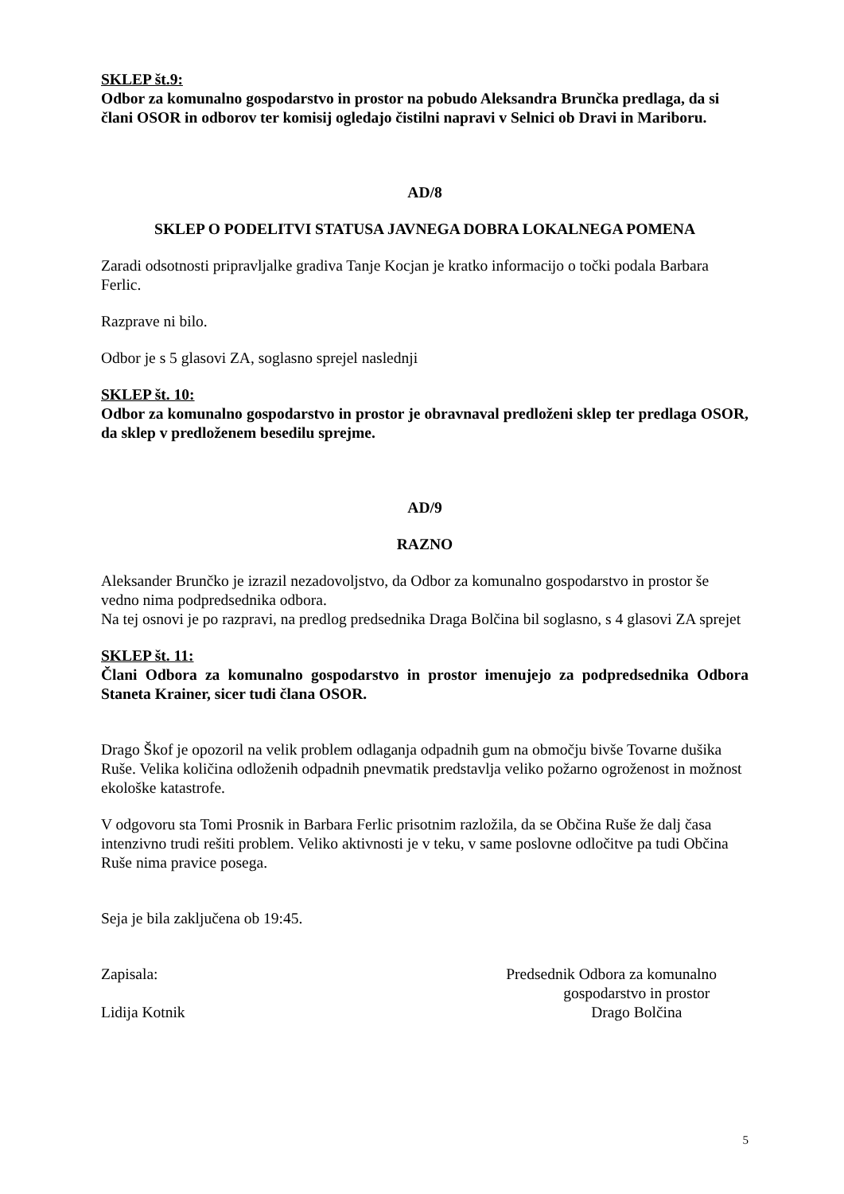SKLEP št.9:
Odbor za komunalno gospodarstvo in prostor na pobudo Aleksandra Brunčka predlaga, da si člani OSOR in odborov ter komisij ogledajo čistilni napravi v Selnici ob Dravi in Mariboru.
AD/8
SKLEP O PODELITVI STATUSA JAVNEGA DOBRA LOKALNEGA POMENA
Zaradi odsotnosti pripravljalke gradiva Tanje Kocjan je kratko informacijo o točki podala Barbara Ferlic.
Razprave ni bilo.
Odbor je s 5 glasovi ZA, soglasno sprejel naslednji
SKLEP št. 10:
Odbor za komunalno gospodarstvo in prostor je obravnaval predloženi sklep ter predlaga OSOR, da sklep v predloženem besedilu sprejme.
AD/9
RAZNO
Aleksander Brunčko je izrazil nezadovoljstvo, da Odbor za komunalno gospodarstvo in prostor še vedno nima podpredsednika odbora.
Na tej osnovi je po razpravi, na predlog predsednika Draga Bolčina bil soglasno, s 4 glasovi ZA sprejet
SKLEP št. 11:
Člani Odbora za komunalno gospodarstvo in prostor imenujejo za podpredsednika Odbora Staneta Krainer, sicer tudi člana OSOR.
Drago Škof je opozoril na velik problem odlaganja odpadnih gum na območju bivše Tovarne dušika Ruše. Velika količina odloženih odpadnih pnevmatik predstavlja veliko požarno ogroženost in možnost ekološke katastrofe.
V odgovoru sta Tomi Prosnik in Barbara Ferlic prisotnim razložila, da se Občina Ruše že dalj časa intenzivno trudi rešiti problem. Veliko aktivnosti je v teku, v same poslovne odločitve pa tudi Občina Ruše nima pravice posega.
Seja je bila zaključena ob 19:45.
Zapisala:
Lidija Kotnik
Predsednik Odbora za komunalno
gospodarstvo in prostor
Drago Bolčina
5